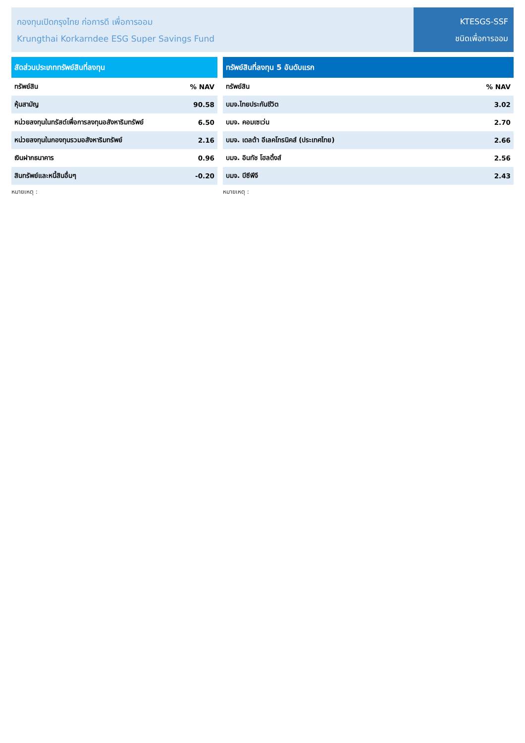กองทุนเปิดกรุงไทย ก่อการดี เพื่อการออม
Krungthai Korkarndee ESG Super Savings Fund
KTESGS-SSF
ชนิดเพื่อการออม
| สัดส่วนประเภททรัพย์สินที่ลงทุน | |
| --- | --- |
| ทรัพย์สิน | % NAV |
| หุ้นสามัญ | 90.58 |
| หน่วยลงทุนในทรัสต์เพื่อการลงทุนอสังหาริมทรัพย์ | 6.50 |
| หน่วยลงทุนในกองทุนรวมอสังหาริมทรัพย์ | 2.16 |
| เงินฝากธนาคาร | 0.96 |
| สินทรัพย์และหนี้สินอื่นๆ | -0.20 |
หมายเหตุ :
| ทรัพย์สินที่ลงทุน 5 อันดับแรก | |
| --- | --- |
| ทรัพย์สิน | % NAV |
| บมจ.ไทยประกันชีวิต | 3.02 |
| บมจ. คอมเซเว่น | 2.70 |
| บมจ. เดลต้า อีเลคโทรนิคส์ (ประเทศไทย) | 2.66 |
| บมจ. อินทัช โฮลดิ้งส์ | 2.56 |
| บมจ. บีซีพีจี | 2.43 |
หมายเหตุ :